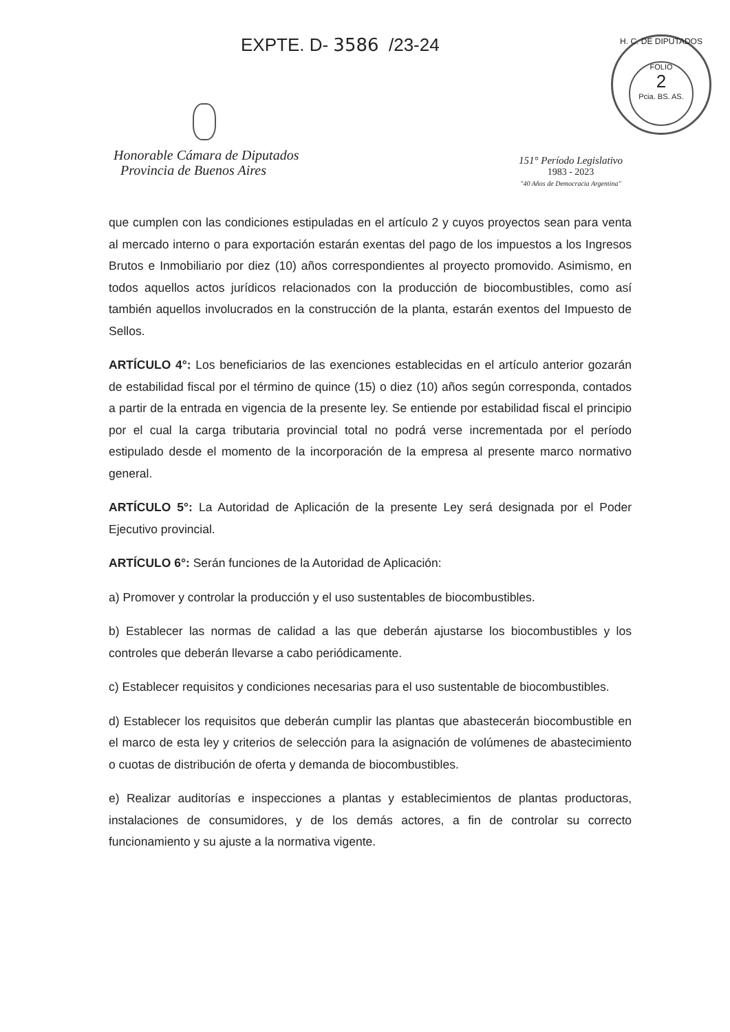EXPTE. D- 3586 /23-24
H. C. DE DIPUTADOS
FOLIO
2
Pcia. BS. AS.
Honorable Cámara de Diputados
Provincia de Buenos Aires
151° Período Legislativo
1983 - 2023
"40 Años de Democracia Argentina"
que cumplen con las condiciones estipuladas en el artículo 2 y cuyos proyectos sean para venta al mercado interno o para exportación estarán exentas del pago de los impuestos a los Ingresos Brutos e Inmobiliario por diez (10) años correspondientes al proyecto promovido. Asimismo, en todos aquellos actos jurídicos relacionados con la producción de biocombustibles, como así también aquellos involucrados en la construcción de la planta, estarán exentos del Impuesto de Sellos.
ARTÍCULO 4°: Los beneficiarios de las exenciones establecidas en el artículo anterior gozarán de estabilidad fiscal por el término de quince (15) o diez (10) años según corresponda, contados a partir de la entrada en vigencia de la presente ley. Se entiende por estabilidad fiscal el principio por el cual la carga tributaria provincial total no podrá verse incrementada por el período estipulado desde el momento de la incorporación de la empresa al presente marco normativo general.
ARTÍCULO 5°: La Autoridad de Aplicación de la presente Ley será designada por el Poder Ejecutivo provincial.
ARTÍCULO 6°: Serán funciones de la Autoridad de Aplicación:
a) Promover y controlar la producción y el uso sustentables de biocombustibles.
b) Establecer las normas de calidad a las que deberán ajustarse los biocombustibles y los controles que deberán llevarse a cabo periódicamente.
c) Establecer requisitos y condiciones necesarias para el uso sustentable de biocombustibles.
d) Establecer los requisitos que deberán cumplir las plantas que abastecerán biocombustible en el marco de esta ley y criterios de selección para la asignación de volúmenes de abastecimiento o cuotas de distribución de oferta y demanda de biocombustibles.
e) Realizar auditorías e inspecciones a plantas y establecimientos de plantas productoras, instalaciones de consumidores, y de los demás actores, a fin de controlar su correcto funcionamiento y su ajuste a la normativa vigente.